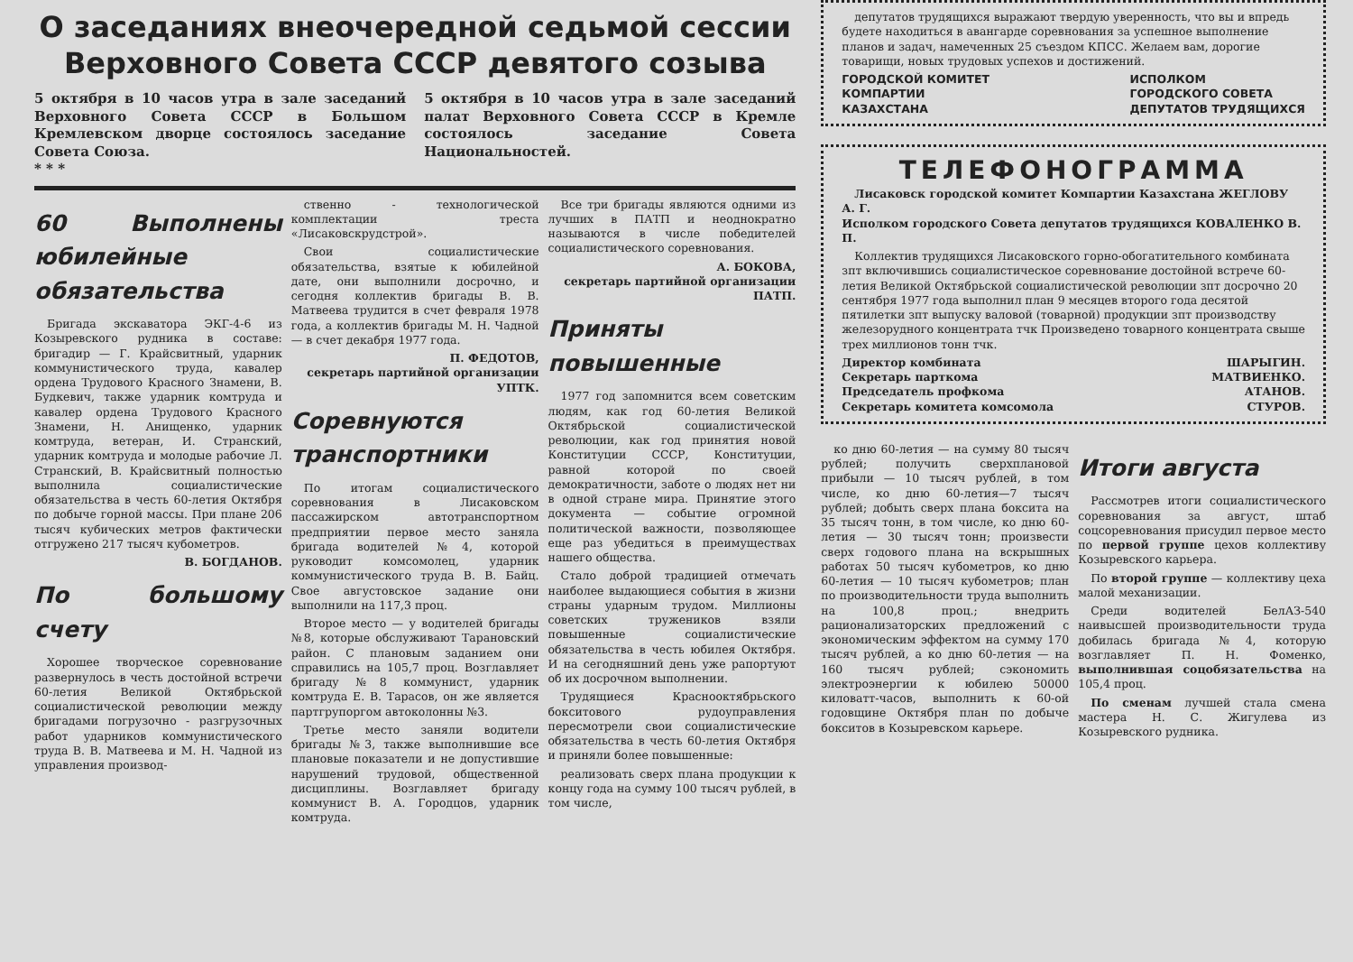О заседаниях внеочередной седьмой сессии
Верховного Совета СССР девятого созыва
5 октября в 10 часов утра в зале заседаний Верховного Совета СССР в Большом Кремлевском дворце состоялось заседание Совета Союза.
* * *
5 октября в 10 часов утра в зале заседаний палат Верховного Совета СССР в Кремле состоялось заседание Совета Национальностей.
60 Выполнены юбилейные обязательства
Бригада экскаватора ЭКГ-4-6 из Козыревского рудника в составе: бригадир — Г. Крайсвитный, ударник коммунистического труда, кавалер ордена Трудового Красного Знамени, В. Будкевич, также ударник комтруда и кавалер ордена Трудового Красного Знамени, Н. Анищенко, ударник комтруда, ветеран, И. Странский, ударник комтруда и молодые рабочие Л. Странский, В. Крайсвитный полностью выполнила социалистические обязательства в честь 60-летия Октября по добыче горной массы. При плане 206 тысяч кубических метров фактически отгружено 217 тысяч кубометров.
В. БОГДАНОВ.
По большому счету
Хорошее творческое соревнование развернулось в честь достойной встречи 60-летия Великой Октябрьской социалистической революции между бригадами погрузочно - разгрузочных работ ударников коммунистического труда В. В. Матвеева и М. Н. Чадной из управления производ-
ственно - технологической комплектации треста «Лисаковскрудстрой».
Свои социалистические обязательства, взятые к юбилейной дате, они выполнили досрочно, и сегодня коллектив бригады В. В. Матвеева трудится в счет февраля 1978 года, а коллектив бригады М. Н. Чадной — в счет декабря 1977 года.
П. ФЕДОТОВ,
секретарь партийной организации УПТК.
Соревнуются транспортники
По итогам социалистического соревнования в Лисаковском пассажирском автотранспортном предприятии первое место заняла бригада водителей №4, которой руководит комсомолец, ударник коммунистического труда В. В. Байц. Свое августовское задание они выполнили на 117,3 проц.
Второе место — у водителей бригады №8, которые обслуживают Тарановский район. С плановым заданием они справились на 105,7 проц. Возглавляет бригаду №8 коммунист, ударник комтруда Е. В. Тарасов, он же является партгрупоргом автоколонны №3.
Третье место заняли водители бригады №3, также выполнившие все плановые показатели и не допустившие нарушений трудовой, общественной дисциплины. Возглавляет бригаду коммунист В. А. Городцов, ударник комтруда.
Все три бригады являются одними из лучших в ПАТП и неоднократно называются в числе победителей социалистического соревнования.
А. БОКОВА,
секретарь партийной организации ПАТП.
Приняты повышенные
1977 год запомнится всем советским людям, как год 60-летия Великой Октябрьской социалистической революции, как год принятия новой Конституции СССР, Конституции, равной которой по своей демократичности, заботе о людях нет ни в одной стране мира. Принятие этого документа — событие огромной политической важности, позволяющее еще раз убедиться в преимуществах нашего общества.
Стало доброй традицией отмечать наиболее выдающиеся события в жизни страны ударным трудом. Миллионы советских тружеников взяли повышенные социалистические обязательства в честь юбилея Октября. И на сегодняшний день уже рапортуют об их досрочном выполнении.
Трудящиеся Краснооктябрьского бокситового рудоуправления пересмотрели свои социалистические обязательства в честь 60-летия Октября и приняли более повышенные:
реализовать сверх плана продукции к концу года на сумму 100 тысяч рублей, в том числе,
депутатов трудящихся выражают твердую уверенность, что вы и впредь будете находиться в авангарде соревнования за успешное выполнение планов и задач, намеченных 25 съездом КПСС. Желаем вам, дорогие товарищи, новых трудовых успехов и достижений.
ГОРОДСКОЙ КОМИТЕТ
КОМПАРТИИ
КАЗАХСТАНА
ИСПОЛКОМ
ГОРОДСКОГО СОВЕТА
ДЕПУТАТОВ ТРУДЯЩИХСЯ
ТЕЛЕФОНОГРАММА
Лисаковск городской комитет Компартии Казахстана ЖЕГЛОВУ А. Г.
Исполком городского Совета депутатов трудящихся КОВАЛЕНКО В. П.
Коллектив трудящихся Лисаковского горно-обогатительного комбината зпт включившись социалистическое соревнование достойной встрече 60-летия Великой Октябрьской социалистической революции зпт досрочно 20 сентября 1977 года выполнил план 9 месяцев второго года десятой пятилетки зпт выпуску валовой (товарной) продукции зпт производству железорудного концентрата тчк Произведено товарного концентрата свыше трех миллионов тонн тчк.
Директор комбината ШАРЫГИН.
Секретарь парткома МАТВИЕНКО.
Председатель профкома АТАНОВ.
Секретарь комитета комсомола СТУРОВ.
ко дню 60-летия — на сумму 80 тысяч рублей; получить сверхплановой прибыли — 10 тысяч рублей, в том числе, ко дню 60-летия—7 тысяч рублей; добыть сверх плана боксита на 35 тысяч тонн, в том числе, ко дню 60-летия — 30 тысяч тонн; произвести сверх годового плана на вскрышных работах 50 тысяч кубометров, ко дню 60-летия — 10 тысяч кубометров; план по производительности труда выполнить на 100,8 проц.; внедрить рационализаторских предложений с экономическим эффектом на сумму 170 тысяч рублей, а ко дню 60-летия — на 160 тысяч рублей; сэкономить электроэнергии к юбилею 50000 киловатт-часов, выполнить к 60-ой годовщине Октября план по добыче бокситов в Козыревском карьере.
Итоги августа
Рассмотрев итоги социалистического соревнования за август, штаб соцсоревнования присудил первое место по первой группе цехов коллективу Козыревского карьера.
По второй группе — коллективу цеха малой механизации.
Среди водителей БелАЗ-540 наивысшей производительности труда добилась бригада №4, которую возглавляет П. Н. Фоменко, выполнившая соцобязательства на 105,4 проц.
По сменам лучшей стала смена мастера Н. С. Жигулева из Козыревского рудника.